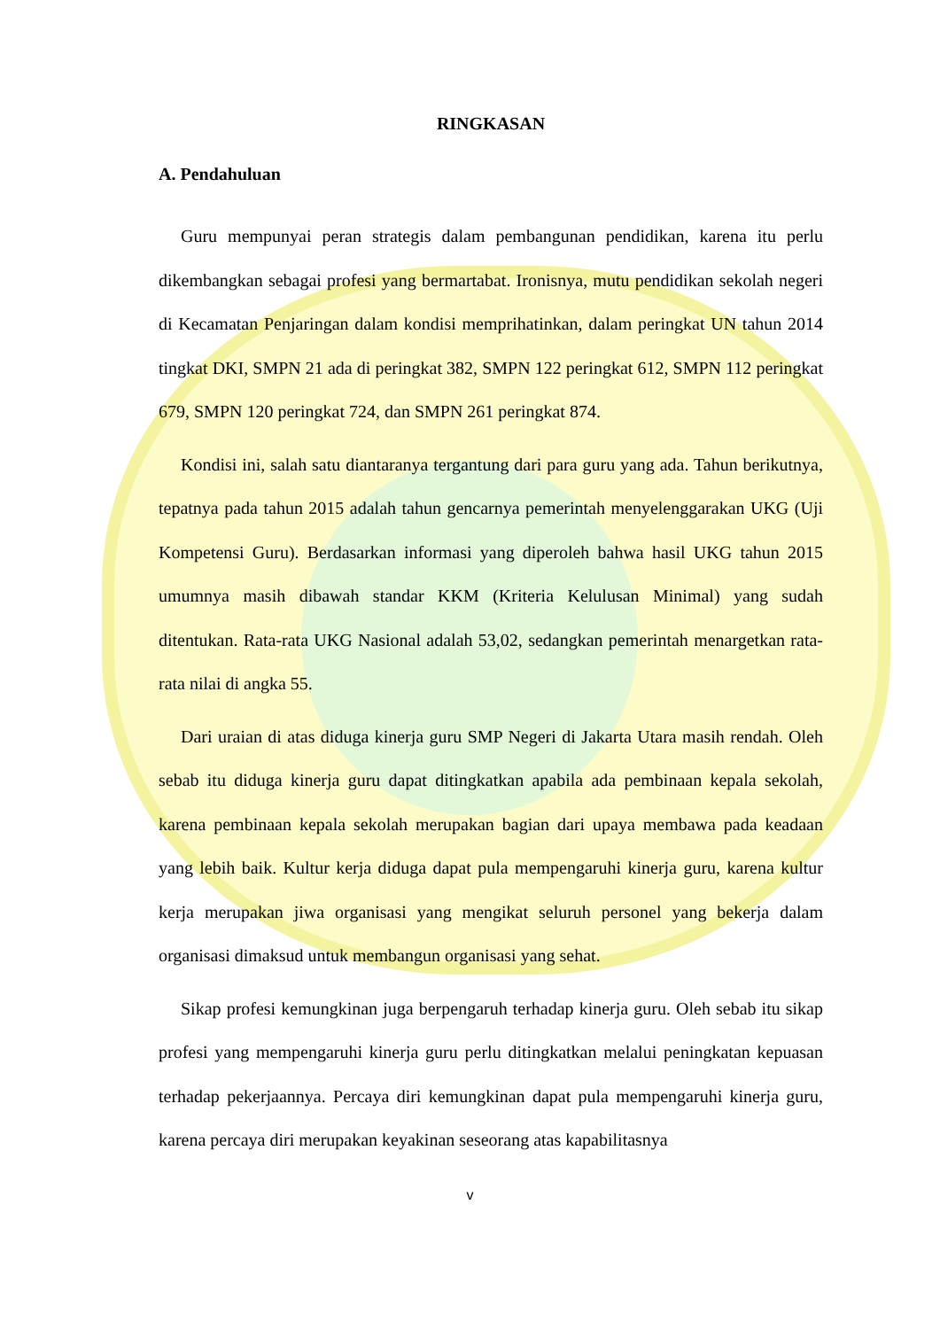RINGKASAN
A. Pendahuluan
Guru mempunyai peran strategis dalam pembangunan pendidikan, karena itu perlu dikembangkan sebagai profesi yang bermartabat. Ironisnya, mutu pendidikan sekolah negeri di Kecamatan Penjaringan dalam kondisi memprihatinkan, dalam peringkat UN tahun 2014 tingkat DKI, SMPN 21 ada di peringkat 382, SMPN 122 peringkat 612, SMPN 112 peringkat 679, SMPN 120 peringkat 724, dan SMPN 261 peringkat 874.
Kondisi ini, salah satu diantaranya tergantung dari para guru yang ada. Tahun berikutnya, tepatnya pada tahun 2015 adalah tahun gencarnya pemerintah menyelenggarakan UKG (Uji Kompetensi Guru). Berdasarkan informasi yang diperoleh bahwa hasil UKG tahun 2015 umumnya masih dibawah standar KKM (Kriteria Kelulusan Minimal) yang sudah ditentukan. Rata-rata UKG Nasional adalah 53,02, sedangkan pemerintah menargetkan rata-rata nilai di angka 55.
Dari uraian di atas diduga kinerja guru SMP Negeri di Jakarta Utara masih rendah. Oleh sebab itu diduga kinerja guru dapat ditingkatkan apabila ada pembinaan kepala sekolah, karena pembinaan kepala sekolah merupakan bagian dari upaya membawa pada keadaan yang lebih baik. Kultur kerja diduga dapat pula mempengaruhi kinerja guru, karena kultur kerja merupakan jiwa organisasi yang mengikat seluruh personel yang bekerja dalam organisasi dimaksud untuk membangun organisasi yang sehat.
Sikap profesi kemungkinan juga berpengaruh terhadap kinerja guru. Oleh sebab itu sikap profesi yang mempengaruhi kinerja guru perlu ditingkatkan melalui peningkatan kepuasan terhadap pekerjaannya. Percaya diri kemungkinan dapat pula mempengaruhi kinerja guru, karena percaya diri merupakan keyakinan seseorang atas kapabilitasnya
v